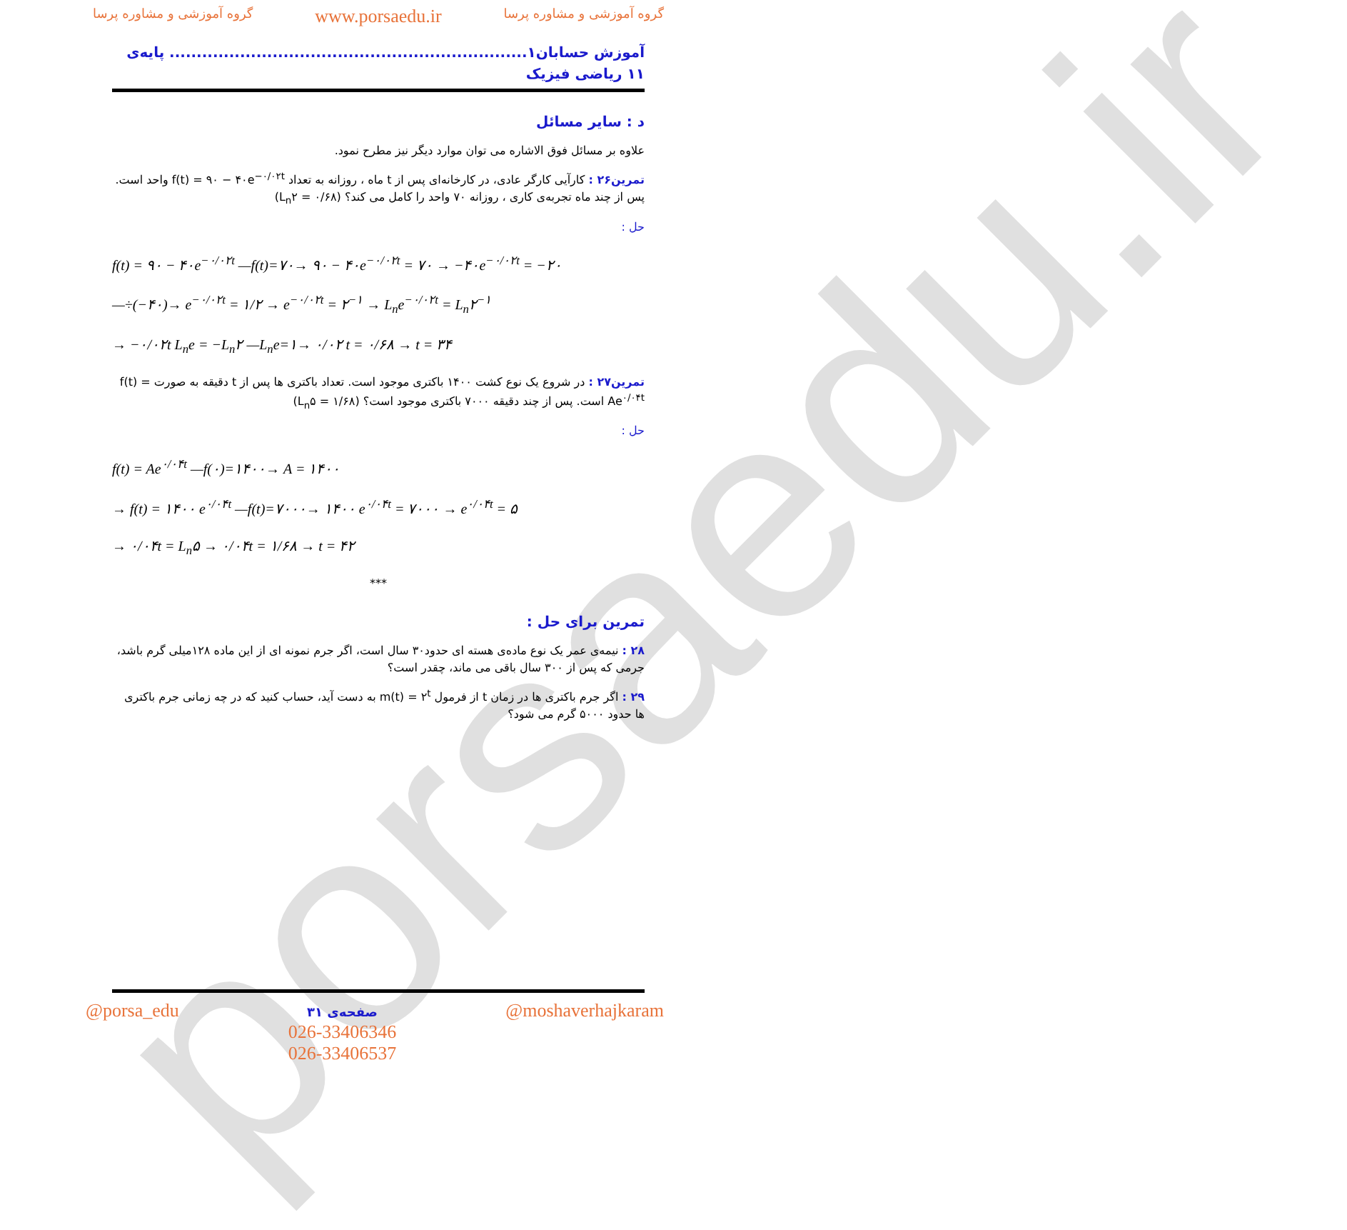porsaedu.ir
گروه آموزشی و مشاوره پرسا www.porsaedu.ir گروه آموزشی و مشاوره پرسا
آموزش حسابان۱.................................................................. پایه‌ی ۱۱ ریاضی فیزیک
د : سایر مسائل
علاوه بر مسائل فوق الاشاره می توان موارد دیگر نیز مطرح نمود.
تمرین۲۶ : کارآیی کارگر عادی، در کارخانه‌ای پس از t ماه ، روزانه به تعداد f(t) = ۹۰ − ۴۰e<sup>−۰/۰۲t</sup> واحد است. پس از چند ماه تجربه‌ی کاری ، روزانه ۷۰ واحد را کامل می کند؟ (L<sub>n</sub>۲ = ۰/۶۸)
حل :
f(t) = ۹۰ − ۴۰e<sup>−۰/۰۲t</sup> —f(t)=۷۰→ ۹۰ − ۴۰e<sup>−۰/۰۲t</sup> = ۷۰ → −۴۰e<sup>−۰/۰۲t</sup> = −۲۰
—÷(−۴۰)→ e<sup>−۰/۰۲t</sup> = ۱/۲ → e<sup>−۰/۰۲t</sup> = ۲<sup>−۱</sup> → L<sub>n</sub>e<sup>−۰/۰۲t</sup> = L<sub>n</sub>۲<sup>−۱</sup>
→ −۰/۰۲t L<sub>n</sub>e = −L<sub>n</sub>۲ —L<sub>n</sub>e=۱→ ۰/۰۲ t = ۰/۶۸ → t = ۳۴
تمرین۲۷ : در شروع یک نوع کشت ۱۴۰۰ باکتری موجود است. تعداد باکتری ها پس از t دقیقه به صورت f(t) = Ae<sup>۰/۰۴t</sup> است. پس از چند دقیقه ۷۰۰۰ باکتری موجود است؟ (L<sub>n</sub>۵ = ۱/۶۸)
حل :
f(t) = Ae<sup>۰/۰۴t</sup> —f(۰)=۱۴۰۰→ A = ۱۴۰۰
→ f(t) = ۱۴۰۰ e<sup>۰/۰۴t</sup> —f(t)=۷۰۰۰→ ۱۴۰۰ e<sup>۰/۰۴t</sup> = ۷۰۰۰ → e<sup>۰/۰۴t</sup> = ۵
→ ۰/۰۴t = L<sub>n</sub>۵ → ۰/۰۴t = ۱/۶۸ → t = ۴۲
***
تمرین برای حل :
۲۸ : نیمه‌ی عمر یک نوع ماده‌ی هسته ای حدود۳۰ سال است، اگر جرم نمونه ای از این ماده ۱۲۸میلی گرم باشد، جرمی که پس از ۳۰۰ سال باقی می ماند، چقدر است؟
۲۹ : اگر جرم باکتری ها در زمان t از فرمول m(t) = ۲<sup>t</sup> به دست آید، حساب کنید که در چه زمانی جرم باکتری ها حدود ۵۰۰۰ گرم می شود؟
@porsa_edu صفحه‌ی ۳۱
026-33406346
026-33406537 @moshaverhajkaram